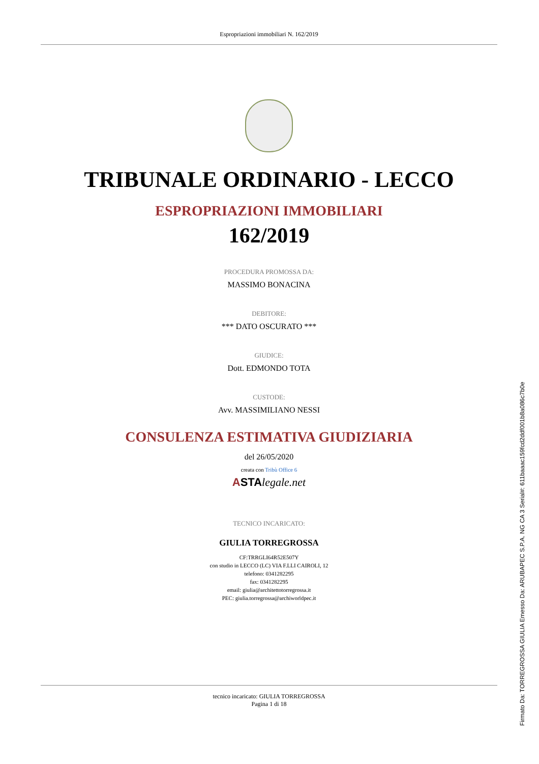Espropriazioni immobiliari N. 162/2019
TRIBUNALE ORDINARIO - LECCO
ESPROPRIAZIONI IMMOBILIARI
162/2019
PROCEDURA PROMOSSA DA:
MASSIMO BONACINA
DEBITORE:
*** DATO OSCURATO ***
GIUDICE:
Dott. EDMONDO TOTA
CUSTODE:
Avv. MASSIMILIANO NESSI
CONSULENZA ESTIMATIVA GIUDIZIARIA
del 26/05/2020
creata con Tribù Office 6
ASTA legale.net
TECNICO INCARICATO:
GIULIA TORREGROSSA
CF:TRRGLI64R52E507Y
con studio in LECCO (LC) VIA F.LLI CAIROLI, 12
telefono: 0341282295
fax: 0341282295
email: giulia@architettotorregrossa.it
PEC: giulia.torregrossa@archiworldpec.it
tecnico incaricato: GIULIA TORREGROSSA
Pagina 1 di 18
Firmato Da: TORREGROSSA GIULIA Emesso Da: ARUBAPEC S.P.A. NG CA 3 Serial#: 611baaac159fcd2ddf001b8a086c7b0e